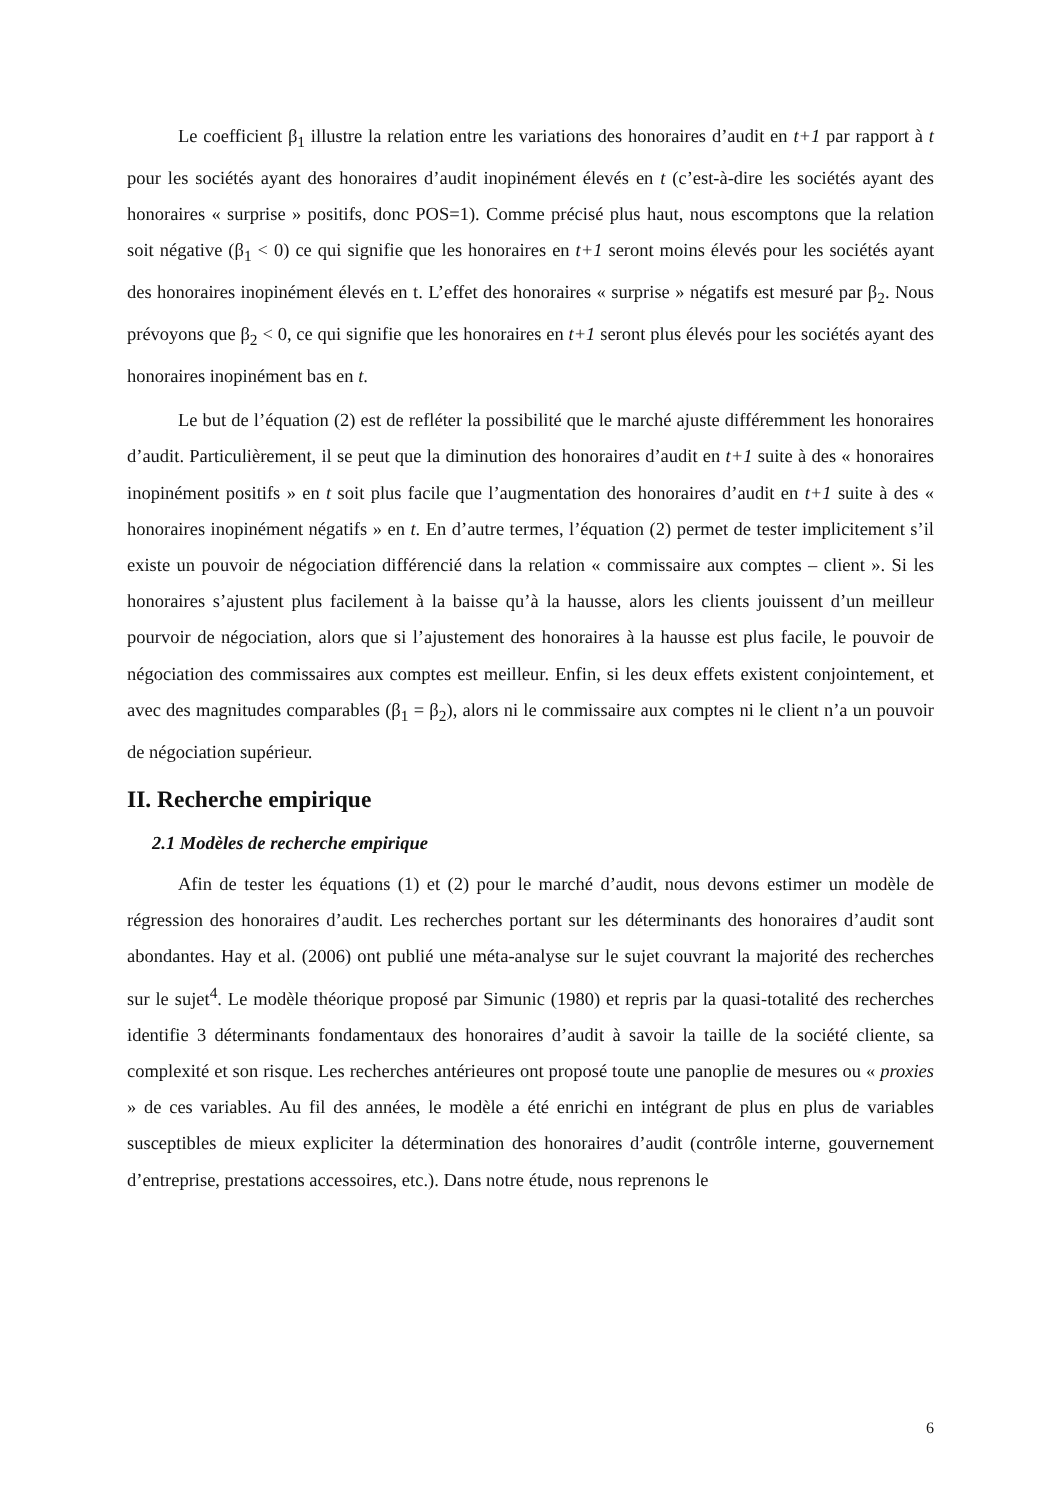Le coefficient β<sub>1</sub> illustre la relation entre les variations des honoraires d’audit en t+1 par rapport à t pour les sociétés ayant des honoraires d’audit inopinément élevés en t (c’est-à-dire les sociétés ayant des honoraires « surprise » positifs, donc POS=1). Comme précisé plus haut, nous escomptons que la relation soit négative (β<sub>1</sub> < 0) ce qui signifie que les honoraires en t+1 seront moins élevés pour les sociétés ayant des honoraires inopinément élevés en t. L’effet des honoraires « surprise » négatifs est mesuré par β<sub>2</sub>. Nous prévoyons que β<sub>2</sub> < 0, ce qui signifie que les honoraires en t+1 seront plus élevés pour les sociétés ayant des honoraires inopinément bas en t.
Le but de l’équation (2) est de refléter la possibilité que le marché ajuste différemment les honoraires d’audit. Particulièrement, il se peut que la diminution des honoraires d’audit en t+1 suite à des « honoraires inopinément positifs » en t soit plus facile que l’augmentation des honoraires d’audit en t+1 suite à des « honoraires inopinément négatifs » en t. En d’autre termes, l’équation (2) permet de tester implicitement s’il existe un pouvoir de négociation différencié dans la relation « commissaire aux comptes – client ». Si les honoraires s’ajustent plus facilement à la baisse qu’à la hausse, alors les clients jouissent d’un meilleur pourvoir de négociation, alors que si l’ajustement des honoraires à la hausse est plus facile, le pouvoir de négociation des commissaires aux comptes est meilleur. Enfin, si les deux effets existent conjointement, et avec des magnitudes comparables (β<sub>1</sub> = β<sub>2</sub>), alors ni le commissaire aux comptes ni le client n’a un pouvoir de négociation supérieur.
II. Recherche empirique
2.1 Modèles de recherche empirique
Afin de tester les équations (1) et (2) pour le marché d’audit, nous devons estimer un modèle de régression des honoraires d’audit. Les recherches portant sur les déterminants des honoraires d’audit sont abondantes. Hay et al. (2006) ont publié une méta-analyse sur le sujet couvrant la majorité des recherches sur le sujet<sup>4</sup>. Le modèle théorique proposé par Simunic (1980) et repris par la quasi-totalité des recherches identifie 3 déterminants fondamentaux des honoraires d’audit à savoir la taille de la société cliente, sa complexité et son risque. Les recherches antérieures ont proposé toute une panoplie de mesures ou « proxies » de ces variables. Au fil des années, le modèle a été enrichi en intégrant de plus en plus de variables susceptibles de mieux expliciter la détermination des honoraires d’audit (contrôle interne, gouvernement d’entreprise, prestations accessoires, etc.). Dans notre étude, nous reprenons le
6